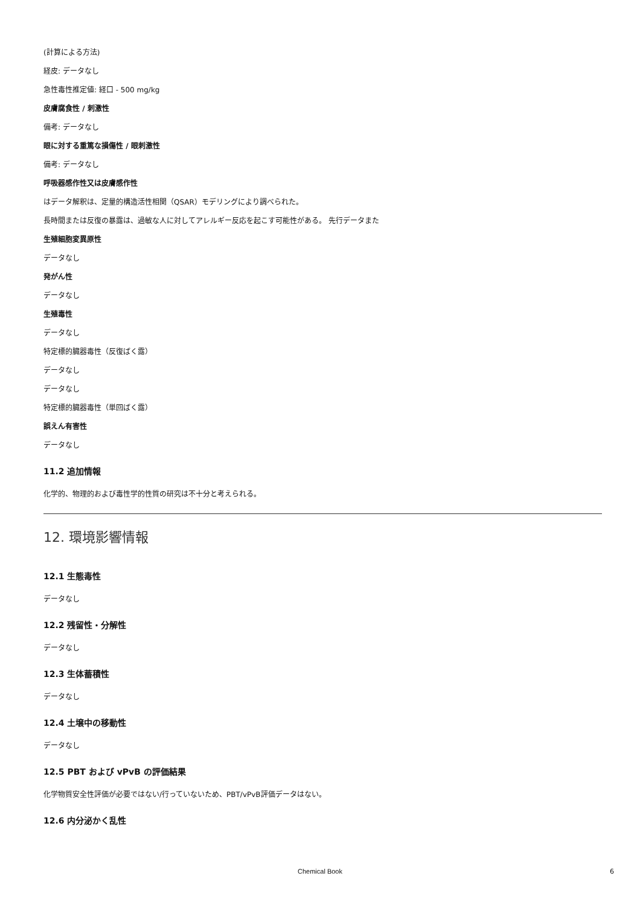(計算による方法)
経皮: データなし
急性毒性推定値: 経口 - 500 mg/kg
皮膚腐食性 / 刺激性
備考: データなし
眼に対する重篤な損傷性 / 眼刺激性
備考: データなし
呼吸器感作性又は皮膚感作性
はデータ解釈は、定量的構造活性相関（QSAR）モデリングにより調べられた。
長時間または反復の暴露は、過敏な人に対してアレルギー反応を起こす可能性がある。 先行データまた
生殖細胞変異原性
データなし
発がん性
データなし
生殖毒性
データなし
特定標的臓器毒性（反復ばく露）
データなし
データなし
特定標的臓器毒性（単回ばく露）
誤えん有害性
データなし
11.2 追加情報
化学的、物理的および毒性学的性質の研究は不十分と考えられる。
12. 環境影響情報
12.1 生態毒性
データなし
12.2 残留性・分解性
データなし
12.3 生体蓄積性
データなし
12.4 土壌中の移動性
データなし
12.5 PBT および vPvB の評価結果
化学物質安全性評価が必要ではない/行っていないため、PBT/vPvB評価データはない。
12.6 内分泌かく乱性
Chemical Book 6